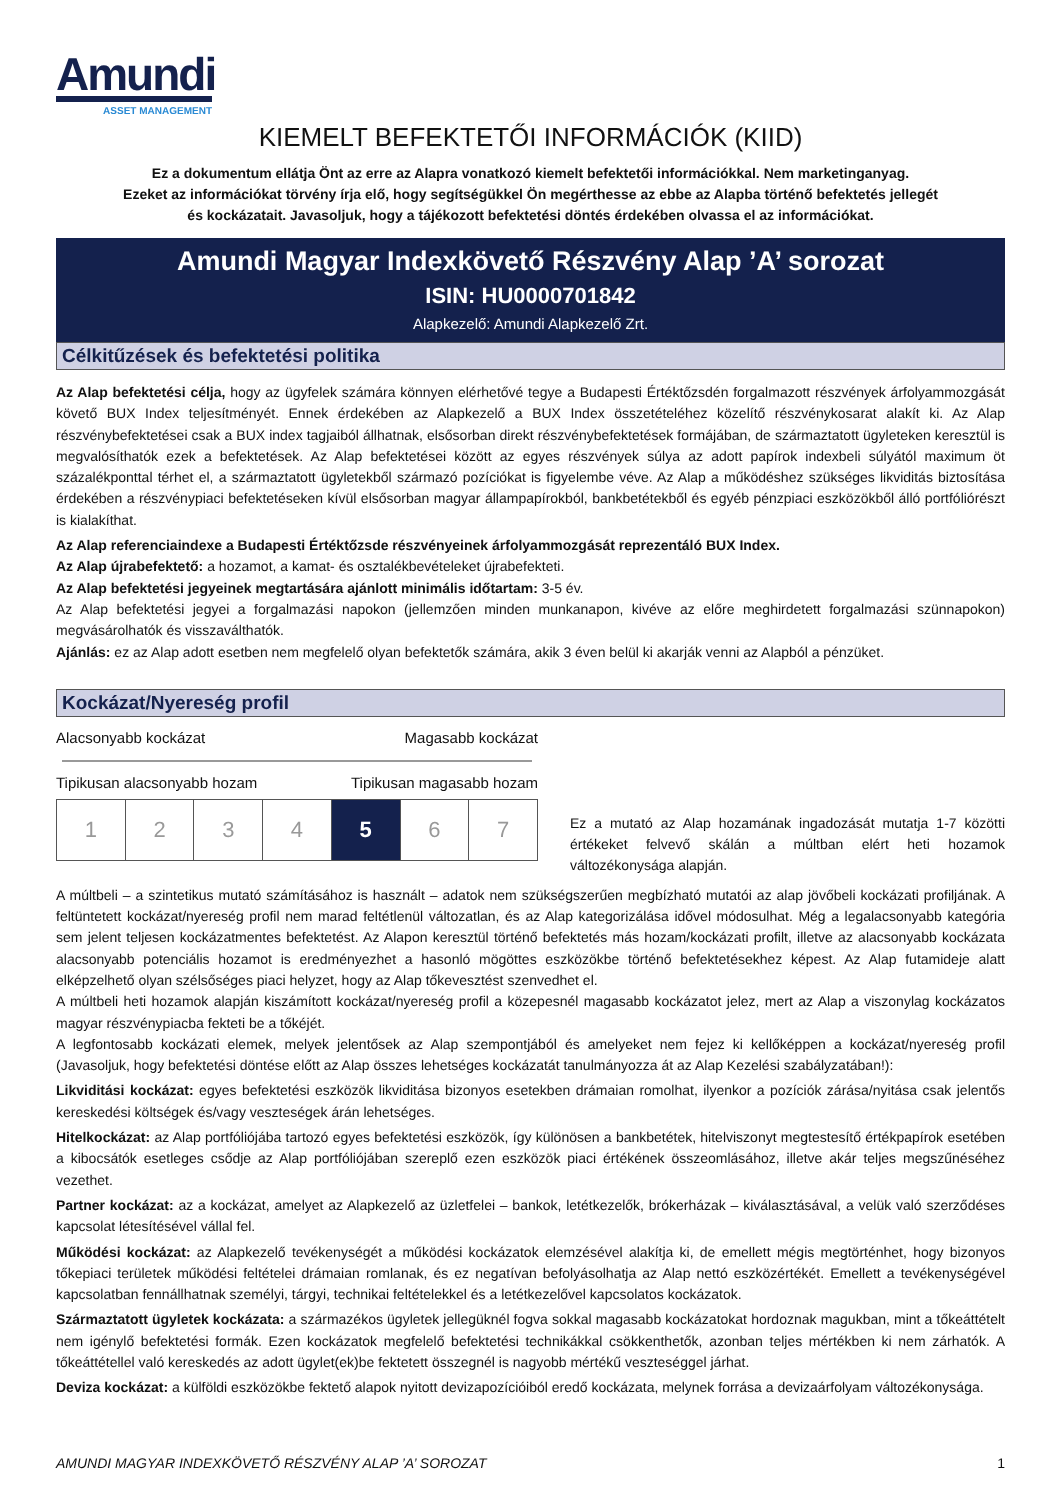Amundi
ASSET MANAGEMENT
KIEMELT BEFEKTETŐI INFORMÁCIÓK (KIID)
Ez a dokumentum ellátja Önt az erre az Alapra vonatkozó kiemelt befektetői információkkal. Nem marketinganyag.
Ezeket az információkat törvény írja elő, hogy segítségükkel Ön megérthesse az ebbe az Alapba történő befektetés jellegét
és kockázatait. Javasoljuk, hogy a tájékozott befektetési döntés érdekében olvassa el az információkat.
Amundi Magyar Indexkövető Részvény Alap ’A’ sorozat
ISIN: HU0000701842
Alapkezelő: Amundi Alapkezelő Zrt.
Célkitűzések és befektetési politika
Az Alap befektetési célja, hogy az ügyfelek számára könnyen elérhetővé tegye a Budapesti Értéktőzsdén forgalmazott részvények árfolyammozgását követő BUX Index teljesítményét. Ennek érdekében az Alapkezelő a BUX Index összetételéhez közelítő részvénykosarat alakít ki. Az Alap részvénybefektetései csak a BUX index tagjaiból állhatnak, elsősorban direkt részvénybefektetések formájában, de származtatott ügyleteken keresztül is megvalósíthatók ezek a befektetések. Az Alap befektetései között az egyes részvények súlya az adott papírok indexbeli súlyától maximum öt százalékponttal térhet el, a származtatott ügyletekből származó pozíciókat is figyelembe véve. Az Alap a működéshez szükséges likviditás biztosítása érdekében a részvénypiaci befektetéseken kívül elsősorban magyar állampapírokból, bankbetétekből és egyéb pénzpiaci eszközökből álló portfóliórészt is kialakíthat.
Az Alap referenciaindexe a Budapesti Értéktőzsde részvényeinek árfolyammozgását reprezentáló BUX Index.
Az Alap újrabefektető: a hozamot, a kamat- és osztalékbevételeket újrabefekteti.
Az Alap befektetési jegyeinek megtartására ajánlott minimális időtartam: 3-5 év.
Az Alap befektetési jegyei a forgalmazási napokon (jellemzően minden munkanapon, kivéve az előre meghirdetett forgalmazási szünnapokon) megvásárolhatók és visszaválthatók.
Ajánlás: ez az Alap adott esetben nem megfelelő olyan befektetők számára, akik 3 éven belül ki akarják venni az Alapból a pénzüket.
Kockázat/Nyereség profil
Alacsonyabb kockázat Magasabb kockázat
Tipikusan alacsonyabb hozam Tipikusan magasabb hozam
| 1 | 2 | 3 | 4 | 5 | 6 | 7 |
Ez a mutató az Alap hozamának ingadozását mutatja 1-7 közötti értékeket felvevő skálán a múltban elért heti hozamok változékonysága alapján.
A múltbeli – a szintetikus mutató számításához is használt – adatok nem szükségszerűen megbízható mutatói az alap jövőbeli kockázati profiljának. A feltüntetett kockázat/nyereség profil nem marad feltétlenül változatlan, és az Alap kategorizálása idővel módosulhat. Még a legalacsonyabb kategória sem jelent teljesen kockázatmentes befektetést. Az Alapon keresztül történő befektetés más hozam/kockázati profilt, illetve az alacsonyabb kockázata alacsonyabb potenciális hozamot is eredményezhet a hasonló mögöttes eszközökbe történő befektetésekhez képest. Az Alap futamideje alatt elképzelhető olyan szélsőséges piaci helyzet, hogy az Alap tőkevesztést szenvedhet el.
A múltbeli heti hozamok alapján kiszámított kockázat/nyereség profil a közepesnél magasabb kockázatot jelez, mert az Alap a viszonylag kockázatos magyar részvénypiacba fekteti be a tőkéjét.
A legfontosabb kockázati elemek, melyek jelentősek az Alap szempontjából és amelyeket nem fejez ki kellőképpen a kockázat/nyereség profil (Javasoljuk, hogy befektetési döntése előtt az Alap összes lehetséges kockázatát tanulmányozza át az Alap Kezelési szabályzatában!):
Likviditási kockázat: egyes befektetési eszközök likviditása bizonyos esetekben drámaian romolhat, ilyenkor a pozíciók zárása/nyitása csak jelentős kereskedési költségek és/vagy veszteségek árán lehetséges.
Hitelkockázat: az Alap portfóliójába tartozó egyes befektetési eszközök, így különösen a bankbetétek, hitelviszonyt megtestesítő értékpapírok esetében a kibocsátók esetleges csődje az Alap portfóliójában szereplő ezen eszközök piaci értékének összeomlásához, illetve akár teljes megszűnéséhez vezethet.
Partner kockázat: az a kockázat, amelyet az Alapkezelő az üzletfelei – bankok, letétkezelők, brókerházak – kiválasztásával, a velük való szerződéses kapcsolat létesítésével vállal fel.
Működési kockázat: az Alapkezelő tevékenységét a működési kockázatok elemzésével alakítja ki, de emellett mégis megtörténhet, hogy bizonyos tőkepiaci területek működési feltételei drámaian romlanak, és ez negatívan befolyásolhatja az Alap nettó eszközértékét. Emellett a tevékenységével kapcsolatban fennállhatnak személyi, tárgyi, technikai feltételekkel és a letétkezelővel kapcsolatos kockázatok.
Származtatott ügyletek kockázata: a származékos ügyletek jellegüknél fogva sokkal magasabb kockázatokat hordoznak magukban, mint a tőkeáttételt nem igénylő befektetési formák. Ezen kockázatok megfelelő befektetési technikákkal csökkenthetők, azonban teljes mértékben ki nem zárhatók. A tőkeáttétellel való kereskedés az adott ügylet(ek)be fektetett összegnél is nagyobb mértékű veszteséggel járhat.
Deviza kockázat: a külföldi eszközökbe fektető alapok nyitott devizapozícióiból eredő kockázata, melynek forrása a devizaárfolyam változékonysága.
AMUNDI MAGYAR INDEXKÖVETŐ RÉSZVÉNY ALAP ’A’ SOROZAT 1